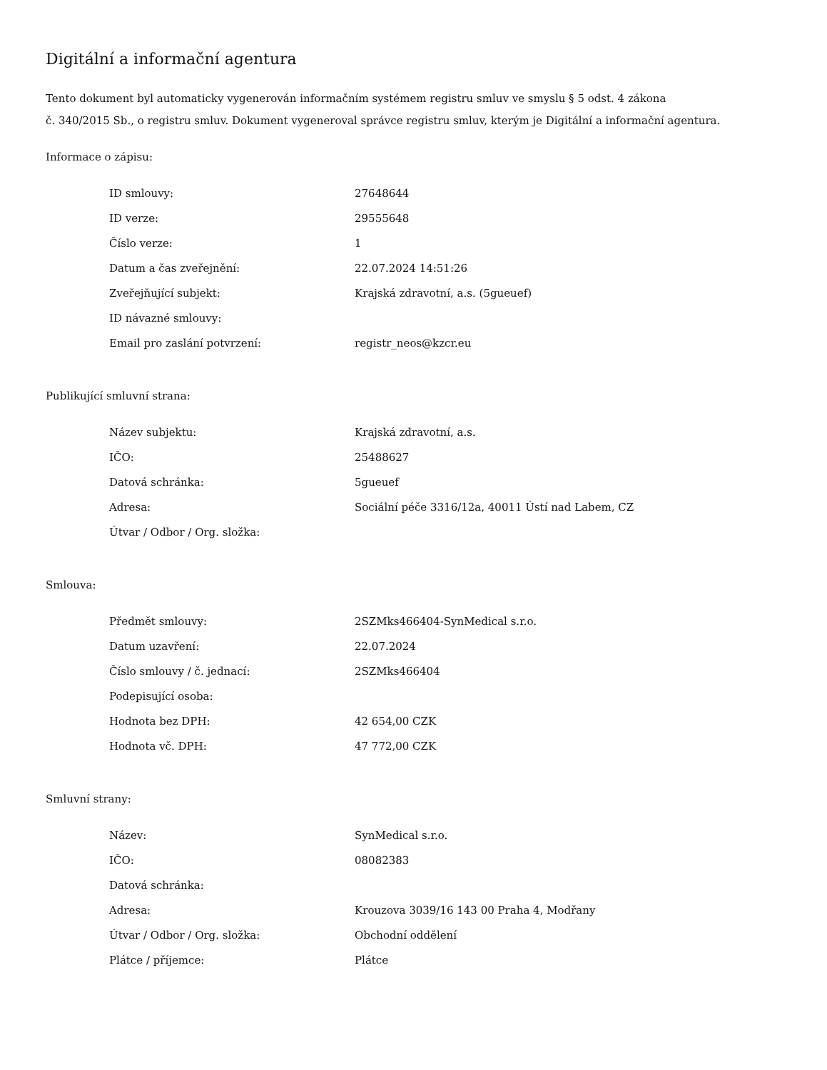Digitální a informační agentura
Tento dokument byl automaticky vygenerován informačním systémem registru smluv ve smyslu § 5 odst. 4 zákona
č. 340/2015 Sb., o registru smluv. Dokument vygeneroval správce registru smluv, kterým je Digitální a informační agentura.
Informace o zápisu:
| ID smlouvy: | 27648644 |
| ID verze: | 29555648 |
| Číslo verze: | 1 |
| Datum a čas zveřejnění: | 22.07.2024 14:51:26 |
| Zveřejňující subjekt: | Krajská zdravotní, a.s. (5gueuef) |
| ID návazné smlouvy: | |
| Email pro zaslání potvrzení: | registr_neos@kzcr.eu |
Publikující smluvní strana:
| Název subjektu: | Krajská zdravotní, a.s. |
| IČO: | 25488627 |
| Datová schránka: | 5gueuef |
| Adresa: | Sociální péče 3316/12a, 40011 Ústí nad Labem, CZ |
| Útvar / Odbor / Org. složka: | |
Smlouva:
| Předmět smlouvy: | 2SZMks466404-SynMedical s.r.o. |
| Datum uzavření: | 22.07.2024 |
| Číslo smlouvy / č. jednací: | 2SZMks466404 |
| Podepisující osoba: | |
| Hodnota bez DPH: | 42 654,00 CZK |
| Hodnota vč. DPH: | 47 772,00 CZK |
Smluvní strany:
| Název: | SynMedical s.r.o. |
| IČO: | 08082383 |
| Datová schránka: | |
| Adresa: | Krouzova 3039/16 143 00 Praha 4, Modřany |
| Útvar / Odbor / Org. složka: | Obchodní oddělení |
| Plátce / příjemce: | Plátce |